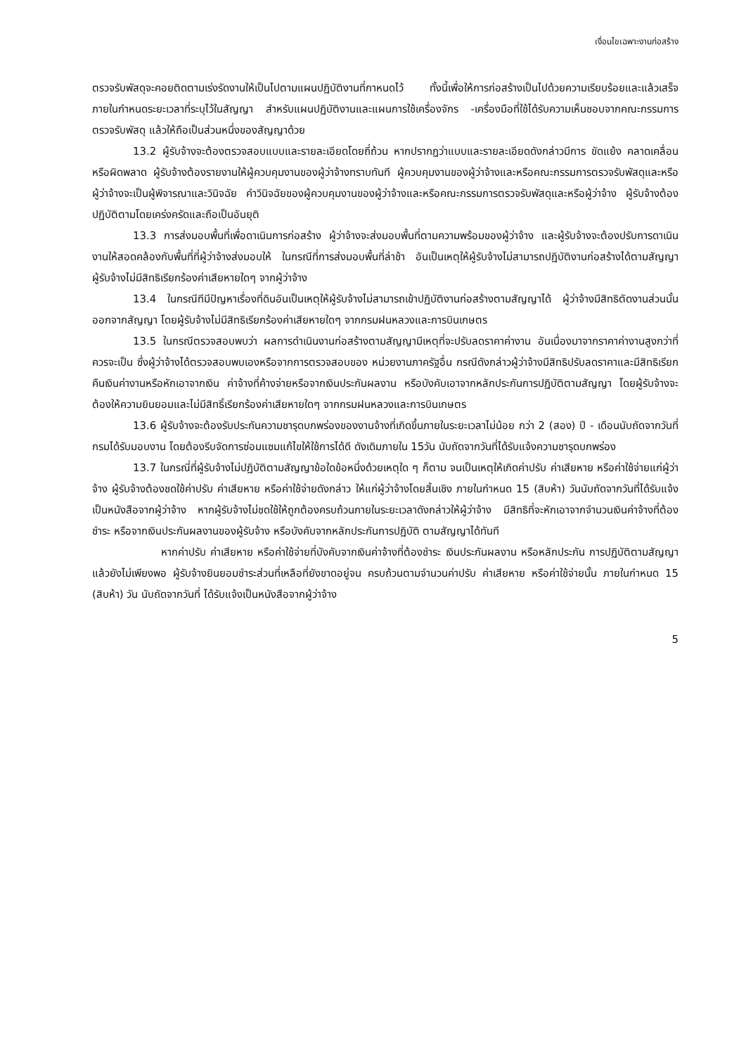เงื่อนไขเฉพาะงานก่อสร้าง
ตรวจรับพัสดุจะคอยติดตามเร่งรัดงานให้เป็นไปตามแผนปฏิบัติงานที่กาหนดไว้ ทั้งนี้เพื่อให้การก่อสร้างเป็นไปด้วยความเรียบร้อยและแล้วเสร็จ ภายในกำหนดระยะเวลาที่ระบุไว้ในสัญญา สำหรับแผนปฏิบัติงานและแผนการใช้เครื่องจักร -เครื่องมือที่ใช้ได้รับความเห็นชอบจากคณะกรรมการตรวจรับพัสดุ แล้วให้ถือเป็นส่วนหนึ่งของสัญญาด้วย
13.2 ผู้รับจ้างจะต้องตรวจสอบแบบและรายละเอียดโดยถี่ถ้วน หากปรากฏว่าแบบและรายละเอียดดังกล่าวมีการ ขัดแย้ง คลาดเคลื่อนหรือผิดพลาด ผู้รับจ้างต้องรายงานให้ผู้ควบคุมงานของผู้ว่าจ้างทราบทันที ผู้ควบคุมงานของผู้ว่าจ้างและหรือคณะกรรมการตรวจรับพัสดุและหรือผู้ว่าจ้างจะเป็นผู้พิจารณาและวินิจฉัย คำวินิจฉัยของผู้ควบคุมงานของผู้ว่าจ้างและหรือคณะกรรมการตรวจรับพัสดุและหรือผู้ว่าจ้าง ผู้รับจ้างต้องปฏิบัติตามโดยเคร่งครัดและถือเป็นอันยุติ
13.3 การส่งมอบพื้นที่เพื่อดาเนินการก่อสร้าง ผู้ว่าจ้างจะส่งมอบพื้นที่ตามความพร้อมของผู้ว่าจ้าง และผู้รับจ้างจะต้องปรับการดาเนินงานให้สอดคล้องกับพื้นที่ที่ผู้ว่าจ้างส่งมอบให้ ในกรณีที่การส่งมอบพื้นที่ล่าช้า อันเป็นเหตุให้ผู้รับจ้างไม่สามารถปฏิบัติงานก่อสร้างได้ตามสัญญา ผู้รับจ้างไม่มีสิทธิเรียกร้องค่าเสียหายใดๆ จากผู้ว่าจ้าง
13.4 ในกรณีทีมีปัญหาเรื่องที่ดินอันเป็นเหตุให้ผู้รับจ้างไม่สามารถเข้าปฏิบัติงานก่อสร้างตามสัญญาได้ ผู้ว่าจ้างมีสิทธิตัดงานส่วนนั้นออกจากสัญญา โดยผู้รับจ้างไม่มีสิทธิเรียกร้องค่าเสียหายใดๆ จากกรมฝนหลวงและการบินเกษตร
13.5 ในกรณีตรวจสอบพบว่า ผลการดำเนินงานก่อสร้างตามสัญญามีเหตุที่จะปรับลดราคาค่างาน อันเนื่องมาจากราคาค่างานสูงกว่าที่ควรจะเป็น ซึ่งผู้ว่าจ้างได้ตรวจสอบพบเองหรือจากการตรวจสอบของ หน่วยงานภาครัฐอื่น กรณีดังกล่าวผู้ว่าจ้างมีสิทธิปรับลดราคาและมีสิทธิเรียกคืนเงินค่างานหรือหักเอาจากเงิน ค่าจ้างที่ค้างจ่ายหรือจากเงินประกันผลงาน หรือบังคับเอาจากหลักประกันการปฏิบัติตามสัญญา โดยผู้รับจ้างจะต้องให้ความยินยอมและไม่มีสิทธิ์เรียกร้องค่าเสียหายใดๆ จากกรมฝนหลวงและการบินเกษตร
13.6 ผู้รับจ้างจะต้องรับประกันความชารุดบกพร่องของงานจ้างที่เกิดขึ้นภายในระยะเวลาไม่น้อย กว่า 2 (สอง) ปี - เดือนนับถัดจากวันที่กรมได้รับมอบงาน โดยต้องรีบจัดการซ่อมแซมแก้ไขให้ใช้การได้ดี ดังเดิมภายใน 15วัน นับถัดจากวันที่ได้รับแจ้งความชารุดบกพร่อง
13.7 ในกรณี่ที่ผู้รับจ้างไม่ปฏิบัติตามสัญญาข้อใดข้อหนึ่งด้วยเหตุใด ๆ ก็ตาม จนเป็นเหตุให้เกิดค่าปรับ ค่าเสียหาย หรือค่าใช้จ่ายแก่ผู้ว่าจ้าง ผู้รับจ้างต้องชดใช้ค่าปรับ ค่าเสียหาย หรือค่าใช้จ่ายดังกล่าว ให้แก่ผู้ว่าจ้างโดยสิ้นเชิง ภายในกำหนด 15 (สิบห้า) วันนับถัดจากวันที่ได้รับแจ้งเป็นหนังสือจากผู้ว่าจ้าง หากผู้รับจ้างไม่ชดใช้ให้ถูกต้องครบถ้วนภายในระยะเวลาดังกล่าวให้ผู้ว่าจ้าง มีสิทธิที่จะหักเอาจากจำนวนเงินค่าจ้างที่ต้องชำระ หรือจากเงินประกันผลงานของผู้รับจ้าง หรือบังคับจากหลักประกันการปฏิบัติ ตามสัญญาได้ทันที
หากค่าปรับ ค่าเสียหาย หรือค่าใช้จ่ายที่บังคับจากเงินค่าจ้างที่ต้องชำระ เงินประกันผลงาน หรือหลักประกัน การปฏิบัติตามสัญญาแล้วยังไม่เพียงพอ ผู้รับจ้างยินยอมชำระส่วนที่เหลือที่ยังขาดอยู่จน ครบถ้วนตามจำนวนค่าปรับ ค่าเสียหาย หรือค่าใช้จ่ายนั้น ภายในกำหนด 15 (สิบห้า) วัน นับถัดจากวันที่ ได้รับแจ้งเป็นหนังสือจากผู้ว่าจ้าง
5